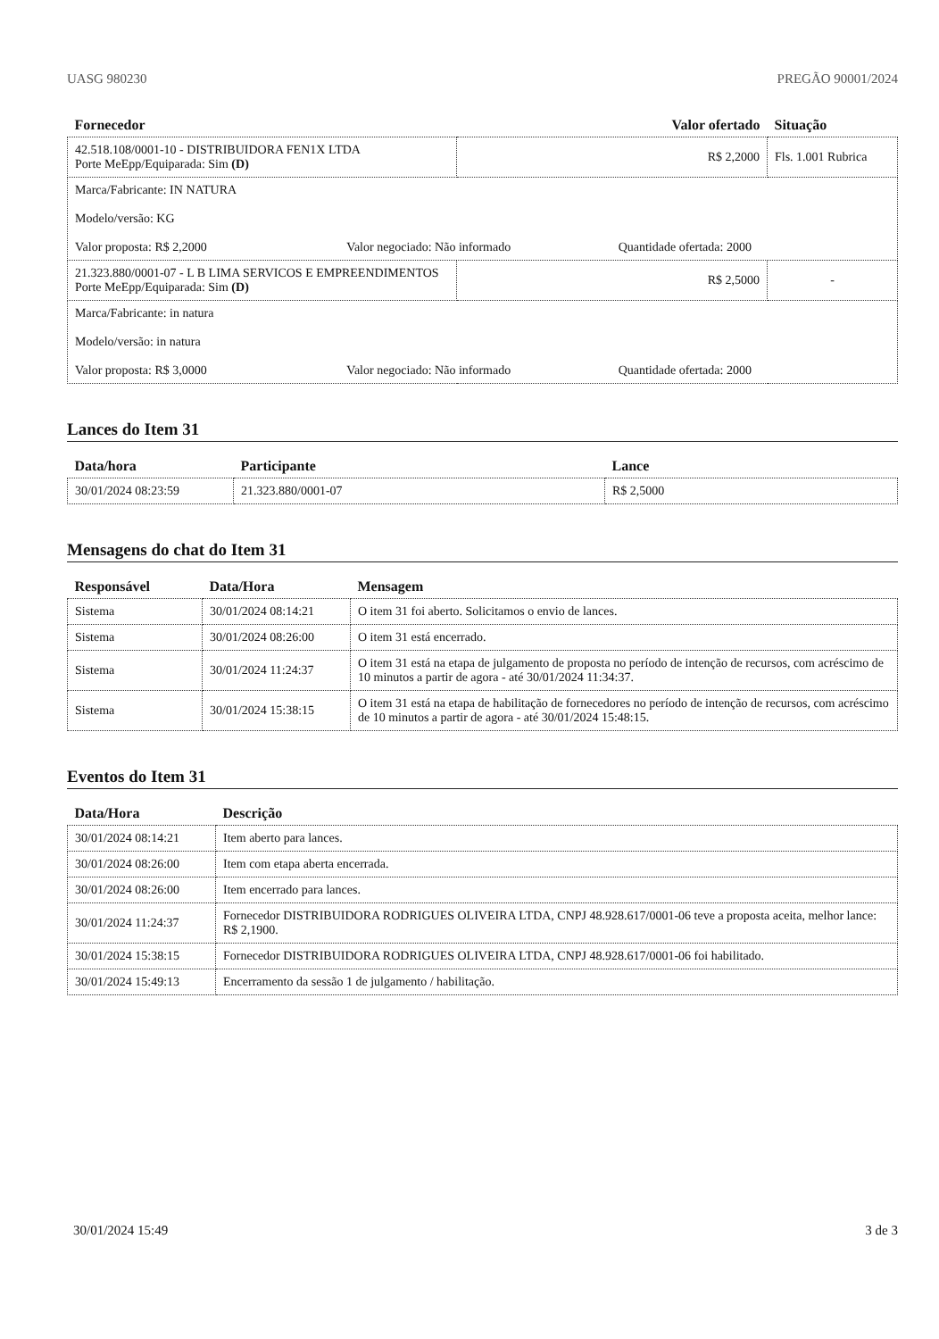UASG 980230 PREGÃO 90001/2024
| Fornecedor | Valor ofertado | Situação |
| --- | --- | --- |
| 42.518.108/0001-10 - DISTRIBUIDORA FEN1X LTDA Porte MeEpp/Equiparada: Sim (D) | R$ 2,2000 | Fls. 1.001 Rubrica |
| Marca/Fabricante: IN NATURA Modelo/versão: KG Valor proposta: R$ 2,2000 Valor negociado: Não informado Quantidade ofertada: 2000 | | |
| 21.323.880/0001-07 - L B LIMA SERVICOS E EMPREENDIMENTOS Porte MeEpp/Equiparada: Sim (D) | R$ 2,5000 | - |
| Marca/Fabricante: in natura Modelo/versão: in natura Valor proposta: R$ 3,0000 Valor negociado: Não informado Quantidade ofertada: 2000 | | |
Lances do Item 31
| Data/hora | Participante | Lance |
| --- | --- | --- |
| 30/01/2024 08:23:59 | 21.323.880/0001-07 | R$ 2,5000 |
Mensagens do chat do Item 31
| Responsável | Data/Hora | Mensagem |
| --- | --- | --- |
| Sistema | 30/01/2024 08:14:21 | O item 31 foi aberto. Solicitamos o envio de lances. |
| Sistema | 30/01/2024 08:26:00 | O item 31 está encerrado. |
| Sistema | 30/01/2024 11:24:37 | O item 31 está na etapa de julgamento de proposta no período de intenção de recursos, com acréscimo de 10 minutos a partir de agora - até 30/01/2024 11:34:37. |
| Sistema | 30/01/2024 15:38:15 | O item 31 está na etapa de habilitação de fornecedores no período de intenção de recursos, com acréscimo de 10 minutos a partir de agora - até 30/01/2024 15:48:15. |
Eventos do Item 31
| Data/Hora | Descrição |
| --- | --- |
| 30/01/2024 08:14:21 | Item aberto para lances. |
| 30/01/2024 08:26:00 | Item com etapa aberta encerrada. |
| 30/01/2024 08:26:00 | Item encerrado para lances. |
| 30/01/2024 11:24:37 | Fornecedor DISTRIBUIDORA RODRIGUES OLIVEIRA LTDA, CNPJ 48.928.617/0001-06 teve a proposta aceita, melhor lance: R$ 2,1900. |
| 30/01/2024 15:38:15 | Fornecedor DISTRIBUIDORA RODRIGUES OLIVEIRA LTDA, CNPJ 48.928.617/0001-06 foi habilitado. |
| 30/01/2024 15:49:13 | Encerramento da sessão 1 de julgamento / habilitação. |
30/01/2024 15:49 3 de 3